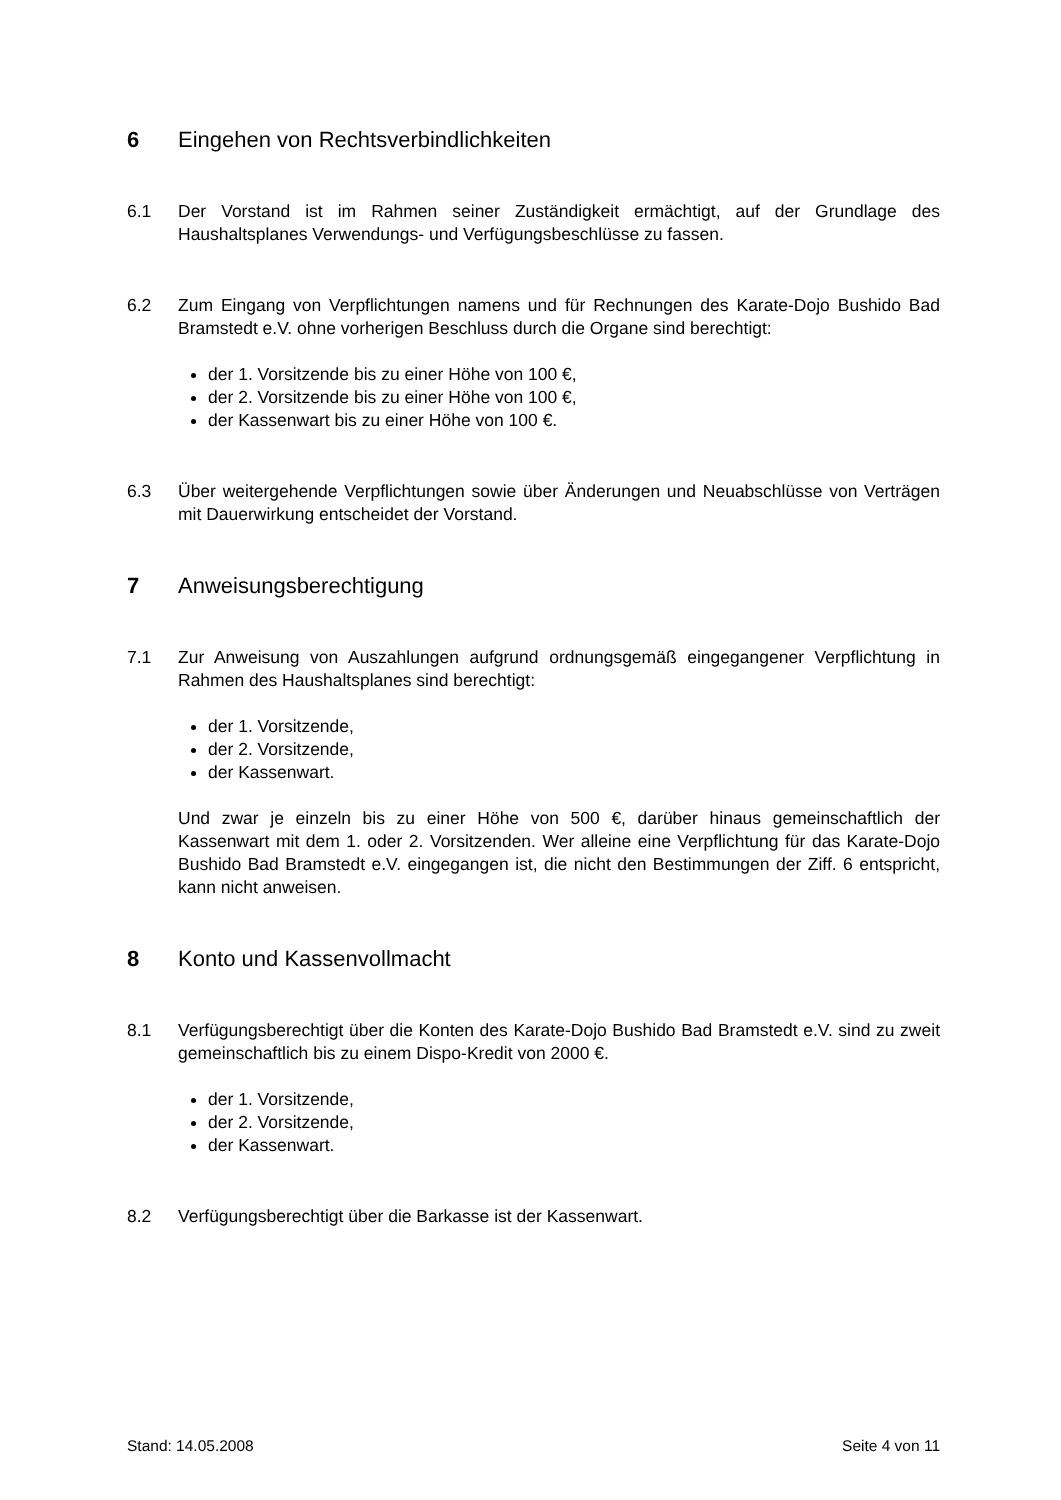6 Eingehen von Rechtsverbindlichkeiten
6.1 Der Vorstand ist im Rahmen seiner Zuständigkeit ermächtigt, auf der Grundlage des Haushaltsplanes Verwendungs- und Verfügungsbeschlüsse zu fassen.
6.2 Zum Eingang von Verpflichtungen namens und für Rechnungen des Karate-Dojo Bushido Bad Bramstedt e.V. ohne vorherigen Beschluss durch die Organe sind berechtigt:
der 1. Vorsitzende bis zu einer Höhe von 100 €,
der 2. Vorsitzende bis zu einer Höhe von 100 €,
der Kassenwart bis zu einer Höhe von 100 €.
6.3 Über weitergehende Verpflichtungen sowie über Änderungen und Neuabschlüsse von Verträgen mit Dauerwirkung entscheidet der Vorstand.
7 Anweisungsberechtigung
7.1 Zur Anweisung von Auszahlungen aufgrund ordnungsgemäß eingegangener Verpflichtung in Rahmen des Haushaltsplanes sind berechtigt:
der 1. Vorsitzende,
der 2. Vorsitzende,
der Kassenwart.
Und zwar je einzeln bis zu einer Höhe von 500 €, darüber hinaus gemeinschaftlich der Kassenwart mit dem 1. oder 2. Vorsitzenden. Wer alleine eine Verpflichtung für das Karate-Dojo Bushido Bad Bramstedt e.V. eingegangen ist, die nicht den Bestimmungen der Ziff. 6 entspricht, kann nicht anweisen.
8 Konto und Kassenvollmacht
8.1 Verfügungsberechtigt über die Konten des Karate-Dojo Bushido Bad Bramstedt e.V. sind zu zweit gemeinschaftlich bis zu einem Dispo-Kredit von 2000 €.
der 1. Vorsitzende,
der 2. Vorsitzende,
der Kassenwart.
8.2 Verfügungsberechtigt über die Barkasse ist der Kassenwart.
Stand: 14.05.2008 Seite 4 von 11